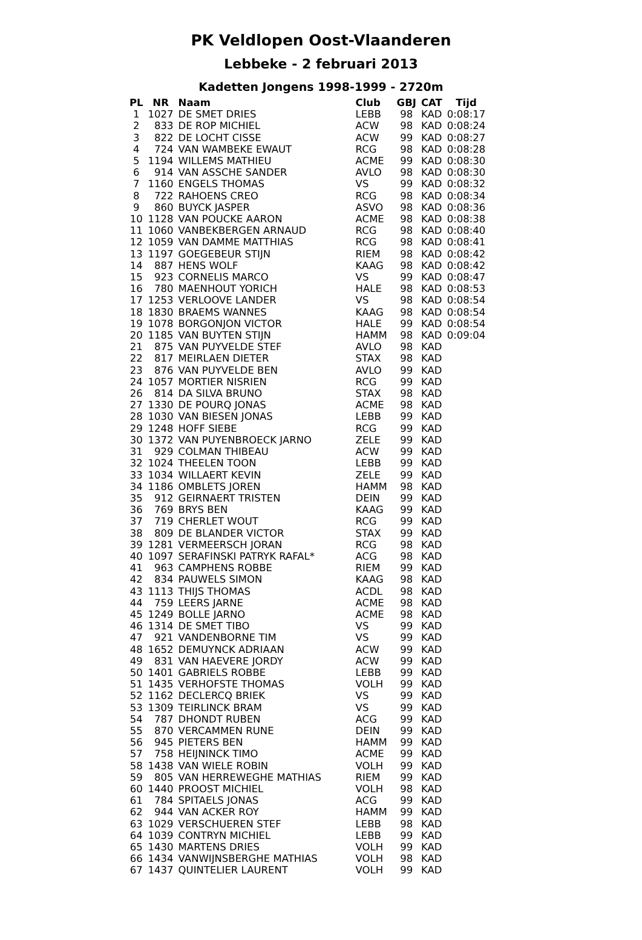PK Veldlopen Oost-Vlaanderen
Lebbeke - 2 februari 2013
Kadetten Jongens 1998-1999 - 2720m
| PL | NR | Naam | Club | GBJ | CAT | Tijd |
| --- | --- | --- | --- | --- | --- | --- |
| 1 | 1027 | DE SMET DRIES | LEBB | 98 | KAD | 0:08:17 |
| 2 | 833 | DE ROP MICHIEL | ACW | 98 | KAD | 0:08:24 |
| 3 | 822 | DE LOCHT CISSE | ACW | 99 | KAD | 0:08:27 |
| 4 | 724 | VAN WAMBEKE EWAUT | RCG | 98 | KAD | 0:08:28 |
| 5 | 1194 | WILLEMS MATHIEU | ACME | 99 | KAD | 0:08:30 |
| 6 | 914 | VAN ASSCHE SANDER | AVLO | 98 | KAD | 0:08:30 |
| 7 | 1160 | ENGELS THOMAS | VS | 99 | KAD | 0:08:32 |
| 8 | 722 | RAHOENS CREO | RCG | 98 | KAD | 0:08:34 |
| 9 | 860 | BUYCK JASPER | ASVO | 98 | KAD | 0:08:36 |
| 10 | 1128 | VAN POUCKE AARON | ACME | 98 | KAD | 0:08:38 |
| 11 | 1060 | VANBEKBERGEN ARNAUD | RCG | 98 | KAD | 0:08:40 |
| 12 | 1059 | VAN DAMME MATTHIAS | RCG | 98 | KAD | 0:08:41 |
| 13 | 1197 | GOEGEBEUR STIJN | RIEM | 98 | KAD | 0:08:42 |
| 14 | 887 | HENS WOLF | KAAG | 98 | KAD | 0:08:42 |
| 15 | 923 | CORNELIS MARCO | VS | 99 | KAD | 0:08:47 |
| 16 | 780 | MAENHOUT YORICH | HALE | 98 | KAD | 0:08:53 |
| 17 | 1253 | VERLOOVE LANDER | VS | 98 | KAD | 0:08:54 |
| 18 | 1830 | BRAEMS WANNES | KAAG | 98 | KAD | 0:08:54 |
| 19 | 1078 | BORGONJON VICTOR | HALE | 99 | KAD | 0:08:54 |
| 20 | 1185 | VAN BUYTEN STIJN | HAMM | 98 | KAD | 0:09:04 |
| 21 | 875 | VAN PUYVELDE STEF | AVLO | 98 | KAD | |
| 22 | 817 | MEIRLAEN DIETER | STAX | 98 | KAD | |
| 23 | 876 | VAN PUYVELDE BEN | AVLO | 99 | KAD | |
| 24 | 1057 | MORTIER NISRIEN | RCG | 99 | KAD | |
| 26 | 814 | DA SILVA BRUNO | STAX | 98 | KAD | |
| 27 | 1330 | DE POURQ JONAS | ACME | 98 | KAD | |
| 28 | 1030 | VAN BIESEN JONAS | LEBB | 99 | KAD | |
| 29 | 1248 | HOFF SIEBE | RCG | 99 | KAD | |
| 30 | 1372 | VAN PUYENBROECK JARNO | ZELE | 99 | KAD | |
| 31 | 929 | COLMAN THIBEAU | ACW | 99 | KAD | |
| 32 | 1024 | THEELEN TOON | LEBB | 99 | KAD | |
| 33 | 1034 | WILLAERT KEVIN | ZELE | 99 | KAD | |
| 34 | 1186 | OMBLETS JOREN | HAMM | 98 | KAD | |
| 35 | 912 | GEIRNAERT TRISTEN | DEIN | 99 | KAD | |
| 36 | 769 | BRYS BEN | KAAG | 99 | KAD | |
| 37 | 719 | CHERLET WOUT | RCG | 99 | KAD | |
| 38 | 809 | DE BLANDER VICTOR | STAX | 99 | KAD | |
| 39 | 1281 | VERMEERSCH JORAN | RCG | 98 | KAD | |
| 40 | 1097 | SERAFINSKI PATRYK RAFAL* | ACG | 98 | KAD | |
| 41 | 963 | CAMPHENS ROBBE | RIEM | 99 | KAD | |
| 42 | 834 | PAUWELS SIMON | KAAG | 98 | KAD | |
| 43 | 1113 | THIJS THOMAS | ACDL | 98 | KAD | |
| 44 | 759 | LEERS JARNE | ACME | 98 | KAD | |
| 45 | 1249 | BOLLE JARNO | ACME | 98 | KAD | |
| 46 | 1314 | DE SMET TIBO | VS | 99 | KAD | |
| 47 | 921 | VANDENBORNE TIM | VS | 99 | KAD | |
| 48 | 1652 | DEMUYNCK ADRIAAN | ACW | 99 | KAD | |
| 49 | 831 | VAN HAEVERE JORDY | ACW | 99 | KAD | |
| 50 | 1401 | GABRIELS ROBBE | LEBB | 99 | KAD | |
| 51 | 1435 | VERHOFSTE THOMAS | VOLH | 99 | KAD | |
| 52 | 1162 | DECLERCQ BRIEK | VS | 99 | KAD | |
| 53 | 1309 | TEIRLINCK BRAM | VS | 99 | KAD | |
| 54 | 787 | DHONDT RUBEN | ACG | 99 | KAD | |
| 55 | 870 | VERCAMMEN RUNE | DEIN | 99 | KAD | |
| 56 | 945 | PIETERS BEN | HAMM | 99 | KAD | |
| 57 | 758 | HEIJNINCK TIMO | ACME | 99 | KAD | |
| 58 | 1438 | VAN WIELE ROBIN | VOLH | 99 | KAD | |
| 59 | 805 | VAN HERREWEGHE MATHIAS | RIEM | 99 | KAD | |
| 60 | 1440 | PROOST MICHIEL | VOLH | 98 | KAD | |
| 61 | 784 | SPITAELS JONAS | ACG | 99 | KAD | |
| 62 | 944 | VAN ACKER ROY | HAMM | 99 | KAD | |
| 63 | 1029 | VERSCHUEREN STEF | LEBB | 98 | KAD | |
| 64 | 1039 | CONTRYN MICHIEL | LEBB | 99 | KAD | |
| 65 | 1430 | MARTENS DRIES | VOLH | 99 | KAD | |
| 66 | 1434 | VANWIJNSBERGHE MATHIAS | VOLH | 98 | KAD | |
| 67 | 1437 | QUINTELIER LAURENT | VOLH | 99 | KAD | |